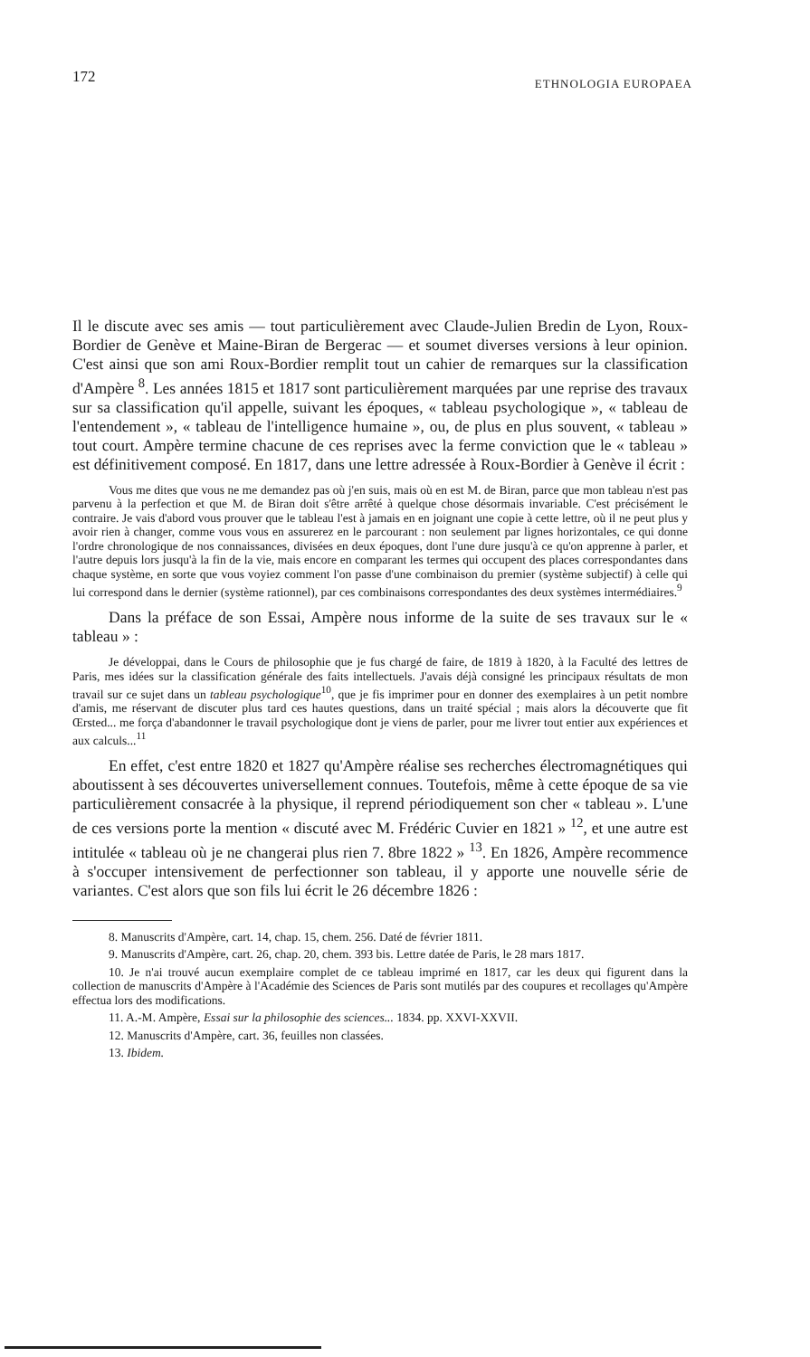172 ETHNOLOGIA EUROPAEA
Il le discute avec ses amis — tout particulièrement avec Claude-Julien Bredin de Lyon, Roux-Bordier de Genève et Maine-Biran de Bergerac — et soumet diverses versions à leur opinion. C'est ainsi que son ami Roux-Bordier remplit tout un cahier de remarques sur la classification d'Ampère <sup>8</sup>. Les années 1815 et 1817 sont particulièrement marquées par une reprise des travaux sur sa classification qu'il appelle, suivant les époques, « tableau psychologique », « tableau de l'entendement », « tableau de l'intelligence humaine », ou, de plus en plus souvent, « tableau » tout court. Ampère termine chacune de ces reprises avec la ferme conviction que le « tableau » est définitivement composé. En 1817, dans une lettre adressée à Roux-Bordier à Genève il écrit :
Vous me dites que vous ne me demandez pas où j'en suis, mais où en est M. de Biran, parce que mon tableau n'est pas parvenu à la perfection et que M. de Biran doit s'être arrêté à quelque chose désormais invariable. C'est précisément le contraire. Je vais d'abord vous prouver que le tableau l'est à jamais en en joignant une copie à cette lettre, où il ne peut plus y avoir rien à changer, comme vous vous en assurerez en le parcourant : non seulement par lignes horizontales, ce qui donne l'ordre chronologique de nos connaissances, divisées en deux époques, dont l'une dure jusqu'à ce qu'on apprenne à parler, et l'autre depuis lors jusqu'à la fin de la vie, mais encore en comparant les termes qui occupent des places correspondantes dans chaque système, en sorte que vous voyiez comment l'on passe d'une combinaison du premier (système subjectif) à celle qui lui correspond dans le dernier (système rationnel), par ces combinaisons correspondantes des deux systèmes intermédiaires.<sup>9</sup>
Dans la préface de son Essai, Ampère nous informe de la suite de ses travaux sur le « tableau » :
Je développai, dans le Cours de philosophie que je fus chargé de faire, de 1819 à 1820, à la Faculté des lettres de Paris, mes idées sur la classification générale des faits intellectuels. J'avais déjà consigné les principaux résultats de mon travail sur ce sujet dans un tableau psychologique<sup>10</sup>, que je fis imprimer pour en donner des exemplaires à un petit nombre d'amis, me réservant de discuter plus tard ces hautes questions, dans un traité spécial ; mais alors la découverte que fit Œrsted... me força d'abandonner le travail psychologique dont je viens de parler, pour me livrer tout entier aux expériences et aux calculs...<sup>11</sup>
En effet, c'est entre 1820 et 1827 qu'Ampère réalise ses recherches électromagnétiques qui aboutissent à ses découvertes universellement connues. Toutefois, même à cette époque de sa vie particulièrement consacrée à la physique, il reprend périodiquement son cher « tableau ». L'une de ces versions porte la mention « discuté avec M. Frédéric Cuvier en 1821 » <sup>12</sup>, et une autre est intitulée « tableau où je ne changerai plus rien 7. 8bre 1822 » <sup>13</sup>. En 1826, Ampère recommence à s'occuper intensivement de perfectionner son tableau, il y apporte une nouvelle série de variantes. C'est alors que son fils lui écrit le 26 décembre 1826 :
8. Manuscrits d'Ampère, cart. 14, chap. 15, chem. 256. Daté de février 1811.
9. Manuscrits d'Ampère, cart. 26, chap. 20, chem. 393 bis. Lettre datée de Paris, le 28 mars 1817.
10. Je n'ai trouvé aucun exemplaire complet de ce tableau imprimé en 1817, car les deux qui figurent dans la collection de manuscrits d'Ampère à l'Académie des Sciences de Paris sont mutilés par des coupures et recollages qu'Ampère effectua lors des modifications.
11. A.-M. Ampère, Essai sur la philosophie des sciences... 1834. pp. XXVI-XXVII.
12. Manuscrits d'Ampère, cart. 36, feuilles non classées.
13. Ibidem.